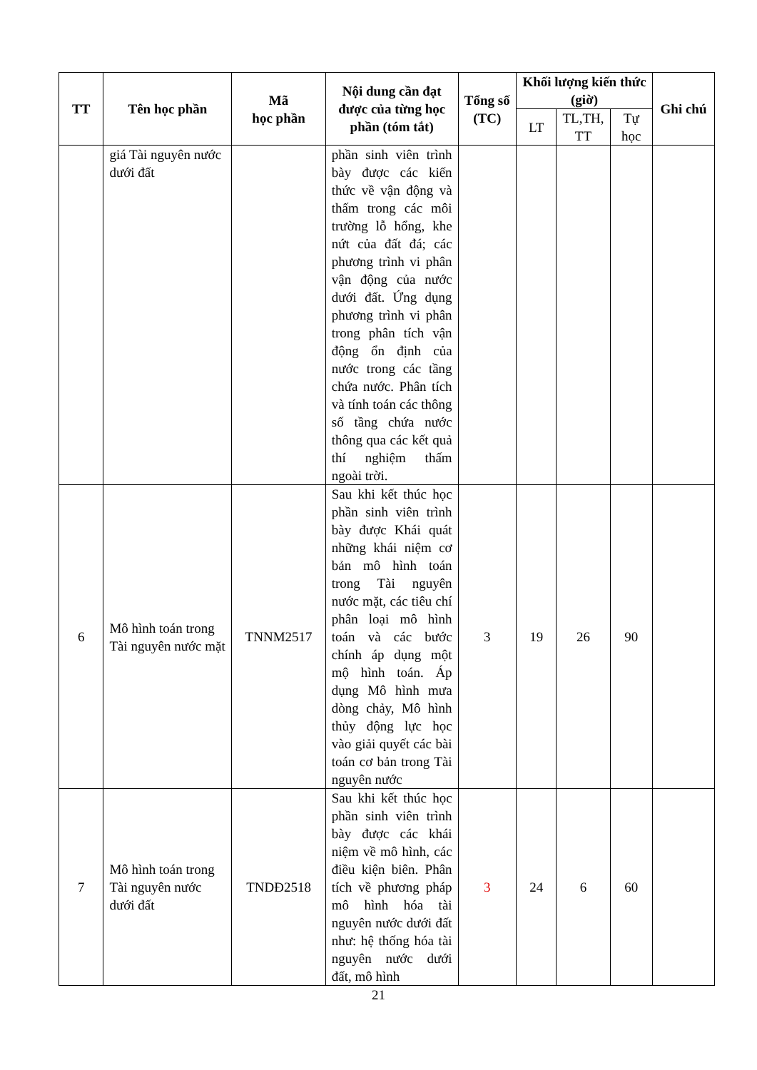| TT | Tên học phần | Mã học phần | Nội dung cần đạt được của từng học phần (tóm tắt) | Tổng số (TC) | Khối lượng kiến thức (giờ) | | | Ghi chú |
| --- | --- | --- | --- | --- | --- | --- | --- | --- |
| | | | | | LT | TL,TH, TT | Tự học | |
| | giá Tài nguyên nước dưới đất | | phần sinh viên trình bày được các kiến thức về vận động và thấm trong các môi trường lỗ hổng, khe nứt của đất đá; các phương trình vi phân vận động của nước dưới đất. Ứng dụng phương trình vi phân trong phân tích vận động ổn định của nước trong các tầng chứa nước. Phân tích và tính toán các thông số tầng chứa nước thông qua các kết quả thí nghiệm thấm ngoài trời. | | | | | |
| 6 | Mô hình toán trong Tài nguyên nước mặt | TNNM2517 | Sau khi kết thúc học phần sinh viên trình bày được Khái quát những khái niệm cơ bản mô hình toán trong Tài nguyên nước mặt, các tiêu chí phân loại mô hình toán và các bước chính áp dụng một mộ hình toán. Áp dụng Mô hình mưa dòng chảy, Mô hình thủy động lực học vào giải quyết các bài toán cơ bản trong Tài nguyên nước | 3 | 19 | 26 | 90 | |
| 7 | Mô hình toán trong Tài nguyên nước dưới đất | TNDĐ2518 | Sau khi kết thúc học phần sinh viên trình bày được các khái niệm về mô hình, các điều kiện biên. Phân tích về phương pháp mô hình hóa tài nguyên nước dưới đất như: hệ thống hóa tài nguyên nước dưới đất, mô hình | 3 | 24 | 6 | 60 | |
21